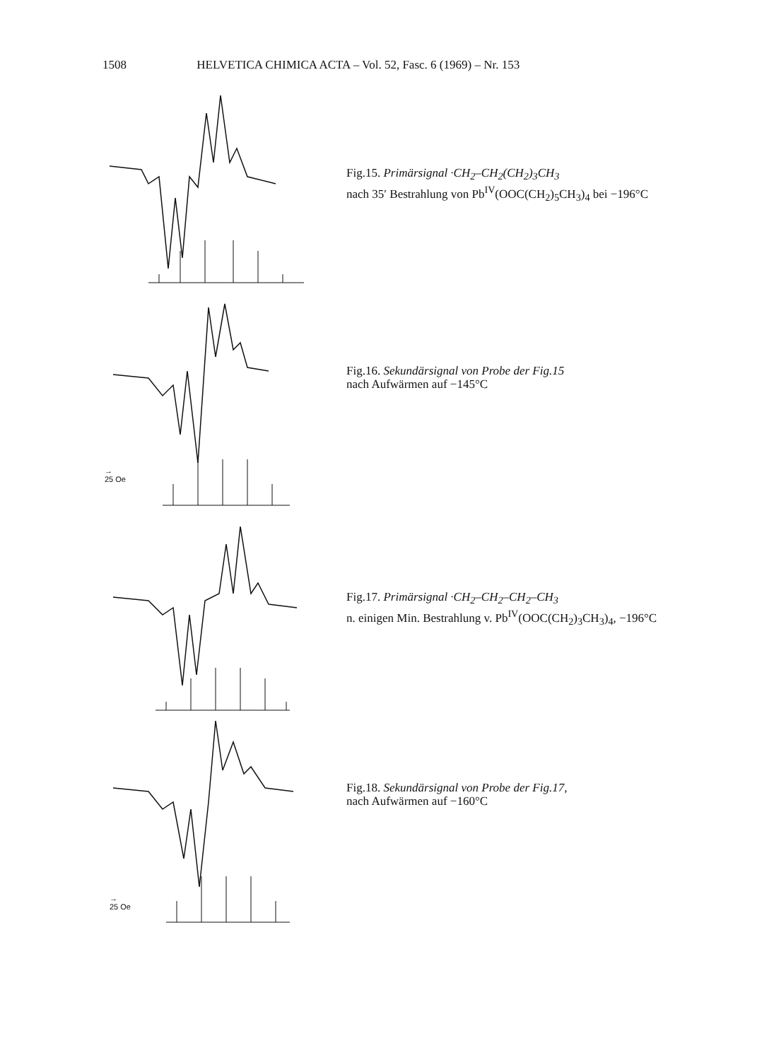1508 HELVETICA CHIMICA ACTA – Vol. 52, Fasc. 6 (1969) – Nr. 153
Fig.15. Primärsignal ·CH<sub>2</sub>–CH<sub>2</sub>(CH<sub>2</sub>)<sub>3</sub>CH<sub>3</sub>
nach 35′ Bestrahlung von Pb<sup>IV</sup>(OOC(CH<sub>2</sub>)<sub>5</sub>CH<sub>3</sub>)<sub>4</sub> bei −196°C
Fig.16. Sekundärsignal von Probe der Fig.15
nach Aufwärmen auf −145°C
→
25 Oe
Fig.17. Primärsignal ·CH<sub>2</sub>–CH<sub>2</sub>–CH<sub>2</sub>–CH<sub>3</sub>
n. einigen Min. Bestrahlung v. Pb<sup>IV</sup>(OOC(CH<sub>2</sub>)<sub>3</sub>CH<sub>3</sub>)<sub>4</sub>, −196°C
Fig.18. Sekundärsignal von Probe der Fig.17,
nach Aufwärmen auf −160°C
→
25 Oe